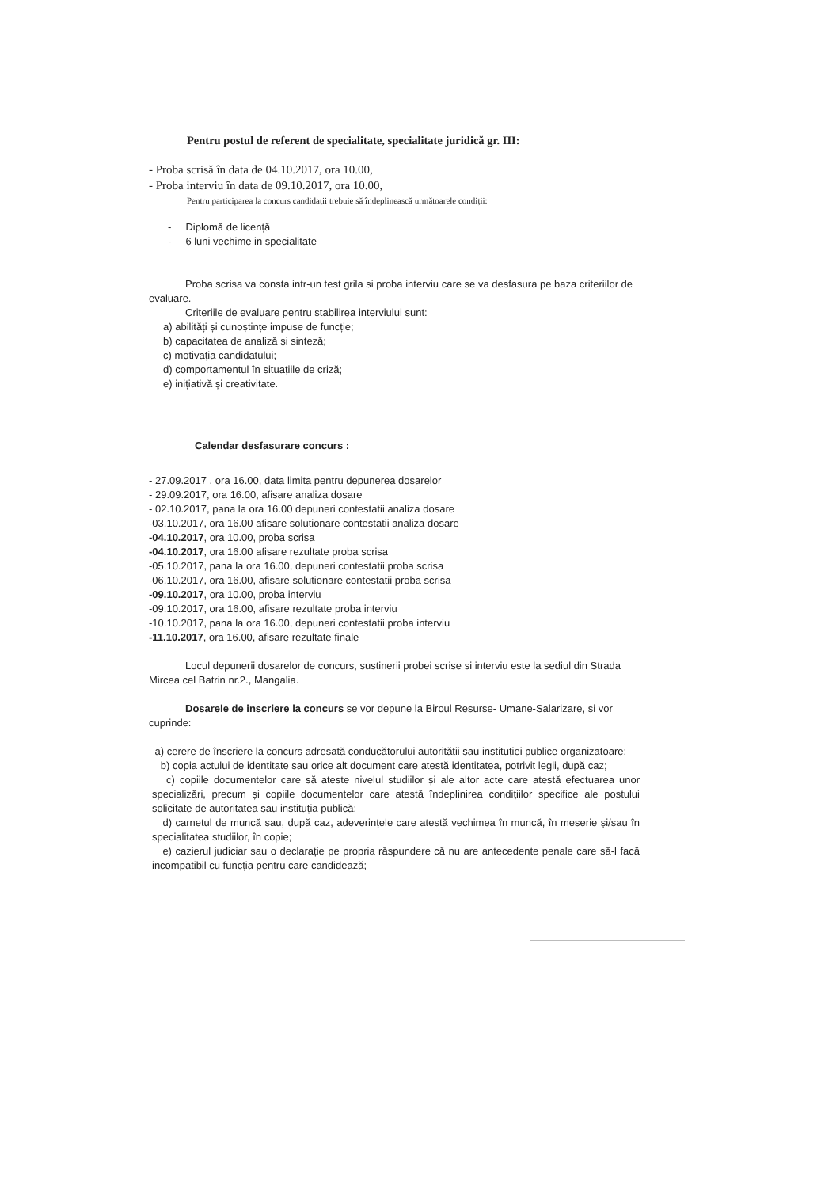Pentru postul de referent de specialitate, specialitate juridică gr. III:
- Proba scrisă în data de 04.10.2017, ora 10.00,
- Proba interviu în data de 09.10.2017, ora 10.00,
Pentru participarea la concurs candidații trebuie să îndeplinească următoarele condiții:
- Diplomă de licență
- 6 luni vechime in specialitate
Proba scrisa va consta intr-un test grila si proba interviu care se va desfasura pe baza criteriilor de evaluare.
Criteriile de evaluare pentru stabilirea interviului sunt:
a) abilități și cunoștințe impuse de funcție;
b) capacitatea de analiză și sinteză;
c) motivația candidatului;
d) comportamentul în situațiile de criză;
e) inițiativă și creativitate.
Calendar desfasurare concurs :
- 27.09.2017 , ora 16.00, data limita pentru depunerea dosarelor
- 29.09.2017, ora 16.00, afisare analiza dosare
- 02.10.2017, pana la ora 16.00 depuneri contestatii analiza dosare
-03.10.2017, ora 16.00 afisare solutionare contestatii analiza dosare
-04.10.2017, ora 10.00, proba scrisa
-04.10.2017, ora 16.00 afisare rezultate proba scrisa
-05.10.2017, pana la ora 16.00, depuneri contestatii proba scrisa
-06.10.2017, ora 16.00, afisare solutionare contestatii proba scrisa
-09.10.2017, ora 10.00, proba interviu
-09.10.2017, ora 16.00, afisare rezultate proba interviu
-10.10.2017, pana la ora 16.00, depuneri contestatii proba interviu
-11.10.2017, ora 16.00, afisare rezultate finale
Locul depunerii dosarelor de concurs, sustinerii probei scrise si interviu este la sediul din Strada Mircea cel Batrin nr.2., Mangalia.
Dosarele de inscriere la concurs se vor depune la Biroul Resurse- Umane-Salarizare, si vor cuprinde:
a) cerere de înscriere la concurs adresată conducătorului autorității sau instituției publice organizatoare;
b) copia actului de identitate sau orice alt document care atestă identitatea, potrivit legii, după caz;
c) copiile documentelor care să ateste nivelul studiilor și ale altor acte care atestă efectuarea unor specializări, precum și copiile documentelor care atestă îndeplinirea condițiilor specifice ale postului solicitate de autoritatea sau instituția publică;
d) carnetul de muncă sau, după caz, adeverințele care atestă vechimea în muncă, în meserie și/sau în specialitatea studiilor, în copie;
e) cazierul judiciar sau o declarație pe propria răspundere că nu are antecedente penale care să-l facă incompatibil cu funcția pentru care candidează;